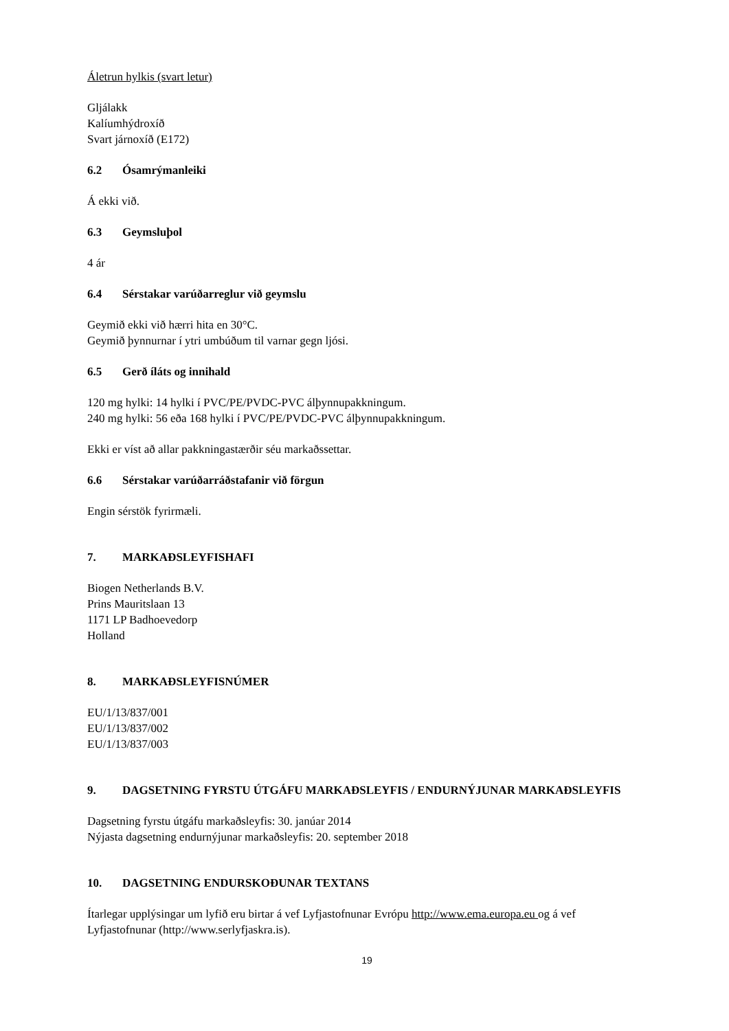Áletrun hylkis (svart letur)
Gljálakk
Kalíumhýdroxíð
Svart járnoxíð (E172)
6.2 Ósamrýmanleiki
Á ekki við.
6.3 Geymsluþol
4 ár
6.4 Sérstakar varúðarreglur við geymslu
Geymið ekki við hærri hita en 30°C.
Geymið þynnurnar í ytri umbúðum til varnar gegn ljósi.
6.5 Gerð íláts og innihald
120 mg hylki: 14 hylki í PVC/PE/PVDC-PVC álþynnupakkningum.
240 mg hylki: 56 eða 168 hylki í PVC/PE/PVDC-PVC álþynnupakkningum.
Ekki er víst að allar pakkningastærðir séu markaðssettar.
6.6 Sérstakar varúðarráðstafanir við förgun
Engin sérstök fyrirmæli.
7. MARKAÐSLEYFISHAFI
Biogen Netherlands B.V.
Prins Mauritslaan 13
1171 LP Badhoevedorp
Holland
8. MARKAÐSLEYFISNÚMER
EU/1/13/837/001
EU/1/13/837/002
EU/1/13/837/003
9. DAGSETNING FYRSTU ÚTGÁFU MARKAÐSLEYFIS / ENDURNÝJUNAR MARKAÐSLEYFIS
Dagsetning fyrstu útgáfu markaðsleyfis: 30. janúar 2014
Nýjasta dagsetning endurnýjunar markaðsleyfis: 20. september 2018
10. DAGSETNING ENDURSKOÐUNAR TEXTANS
Ítarlegar upplýsingar um lyfið eru birtar á vef Lyfjastofnunar Evrópu http://www.ema.europa.eu og á vef Lyfjastofnunar (http://www.serlyfjaskra.is).
19